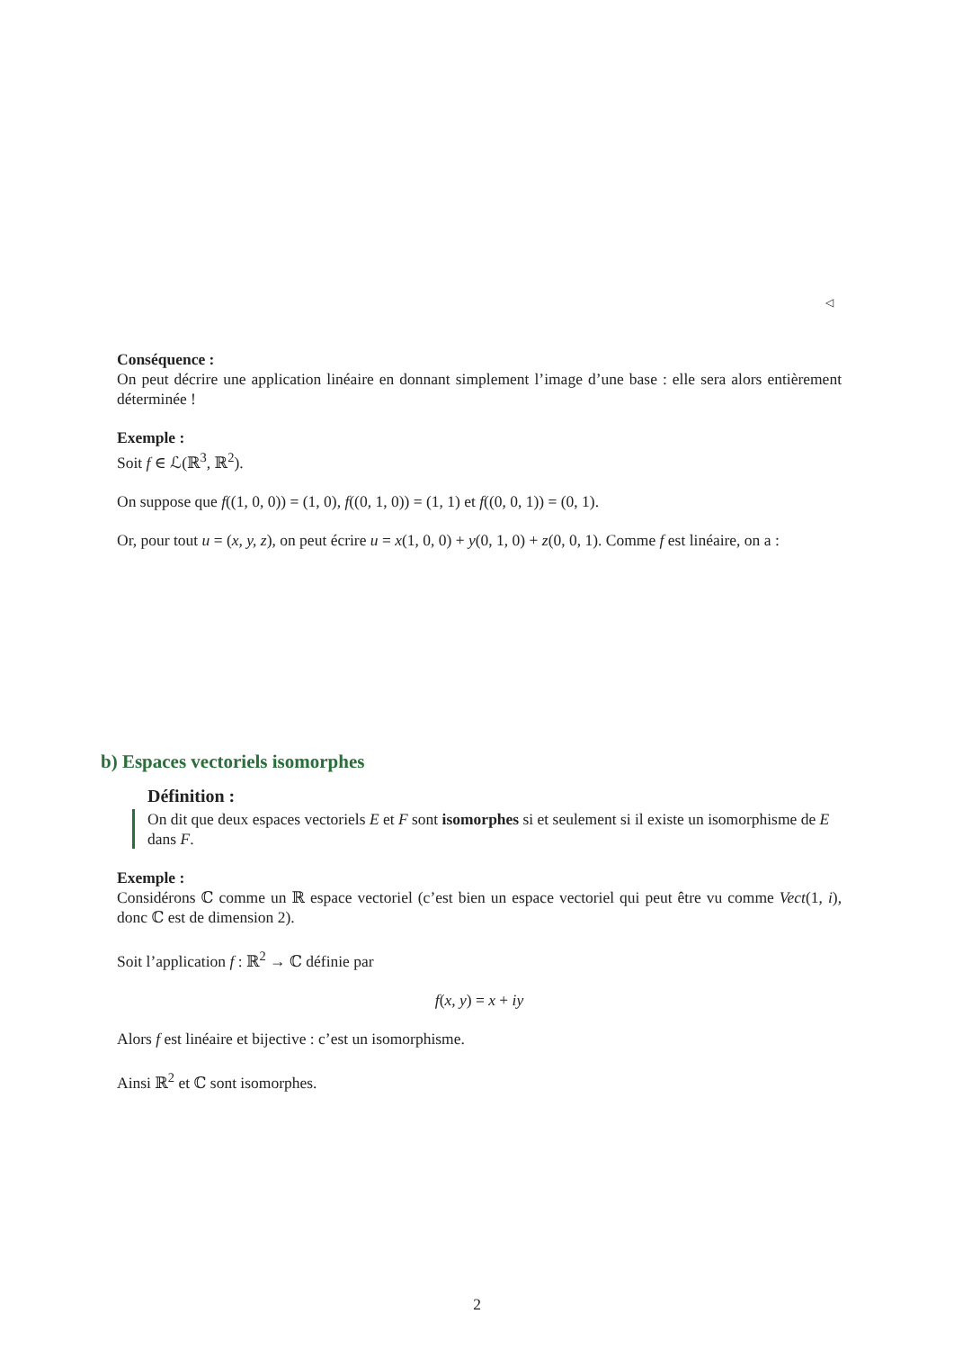◁
Conséquence :
On peut décrire une application linéaire en donnant simplement l’image d’une base : elle sera alors entièrement déterminée !
Exemple :
Soit f ∈ ℒ(ℝ<sup>3</sup>, ℝ<sup>2</sup>).
On suppose que f((1, 0, 0)) = (1, 0), f((0, 1, 0)) = (1, 1) et f((0, 0, 1)) = (0, 1).
Or, pour tout u = (x, y, z), on peut écrire u = x(1, 0, 0) + y(0, 1, 0) + z(0, 0, 1). Comme f est linéaire, on a :
b) Espaces vectoriels isomorphes
Définition :
On dit que deux espaces vectoriels E et F sont isomorphes si et seulement si il existe un isomorphisme de E dans F.
Exemple :
Considérons ℂ comme un ℝ espace vectoriel (c’est bien un espace vectoriel qui peut être vu comme Vect(1, i), donc ℂ est de dimension 2).
Soit l’application f : ℝ<sup>2</sup> → ℂ définie par
f(x, y) = x + iy
Alors f est linéaire et bijective : c’est un isomorphisme.
Ainsi ℝ<sup>2</sup> et ℂ sont isomorphes.
2